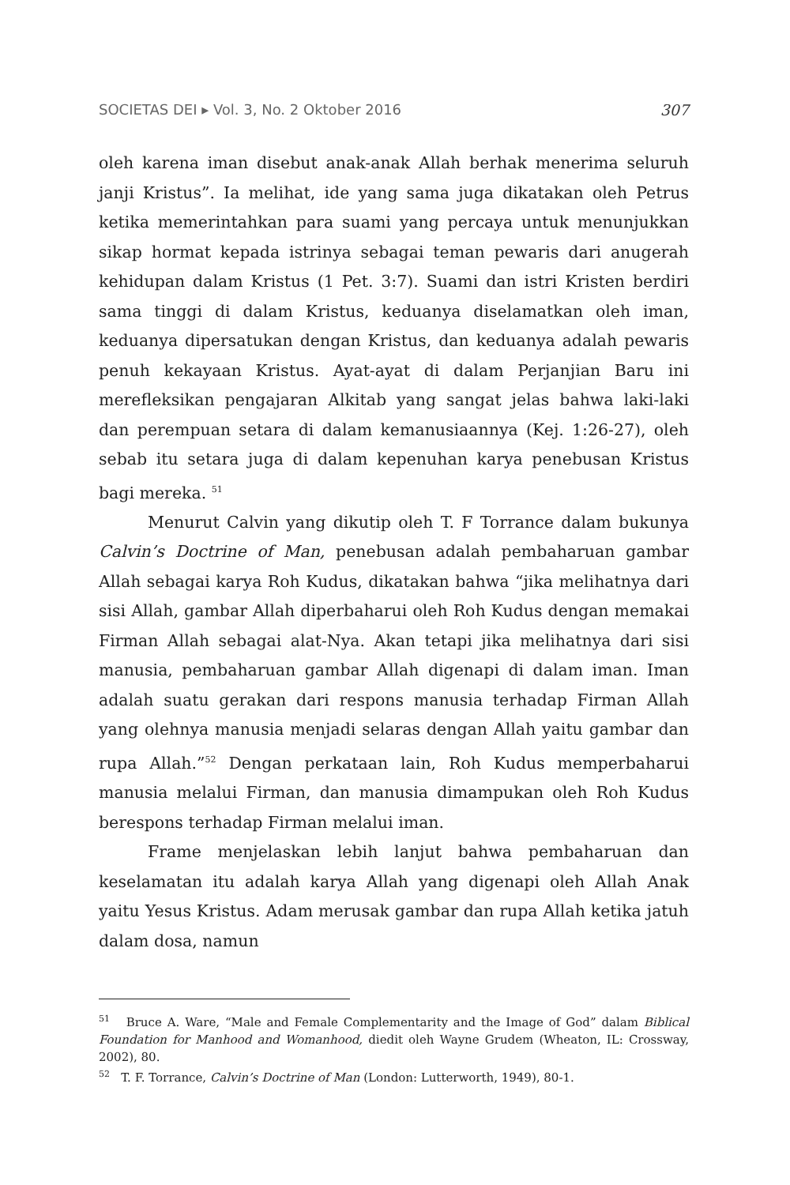SOCIETAS DEI ▸ Vol. 3, No. 2 Oktober 2016 307
oleh karena iman disebut anak-anak Allah berhak menerima seluruh janji Kristus”. Ia melihat, ide yang sama juga dikatakan oleh Petrus ketika memerintahkan para suami yang percaya untuk menunjukkan sikap hormat kepada istrinya sebagai teman pewaris dari anugerah kehidupan dalam Kristus (1 Pet. 3:7). Suami dan istri Kristen berdiri sama tinggi di dalam Kristus, keduanya diselamatkan oleh iman, keduanya dipersatukan dengan Kristus, dan keduanya adalah pewaris penuh kekayaan Kristus. Ayat-ayat di dalam Perjanjian Baru ini merefleksikan pengajaran Alkitab yang sangat jelas bahwa laki-laki dan perempuan setara di dalam kemanusiaannya (Kej. 1:26-27), oleh sebab itu setara juga di dalam kepenuhan karya penebusan Kristus bagi mereka. <sup>51</sup>
Menurut Calvin yang dikutip oleh T. F Torrance dalam bukunya Calvin’s Doctrine of Man, penebusan adalah pembaharuan gambar Allah sebagai karya Roh Kudus, dikatakan bahwa “jika melihatnya dari sisi Allah, gambar Allah diperbaharui oleh Roh Kudus dengan memakai Firman Allah sebagai alat-Nya. Akan tetapi jika melihatnya dari sisi manusia, pembaharuan gambar Allah digenapi di dalam iman. Iman adalah suatu gerakan dari respons manusia terhadap Firman Allah yang olehnya manusia menjadi selaras dengan Allah yaitu gambar dan rupa Allah.”<sup>52</sup> Dengan perkataan lain, Roh Kudus memperbaharui manusia melalui Firman, dan manusia dimampukan oleh Roh Kudus berespons terhadap Firman melalui iman.
Frame menjelaskan lebih lanjut bahwa pembaharuan dan keselamatan itu adalah karya Allah yang digenapi oleh Allah Anak yaitu Yesus Kristus. Adam merusak gambar dan rupa Allah ketika jatuh dalam dosa, namun
<sup>51</sup> Bruce A. Ware, “Male and Female Complementarity and the Image of God” dalam Biblical Foundation for Manhood and Womanhood, diedit oleh Wayne Grudem (Wheaton, IL: Crossway, 2002), 80.
<sup>52</sup> T. F. Torrance, Calvin’s Doctrine of Man (London: Lutterworth, 1949), 80-1.